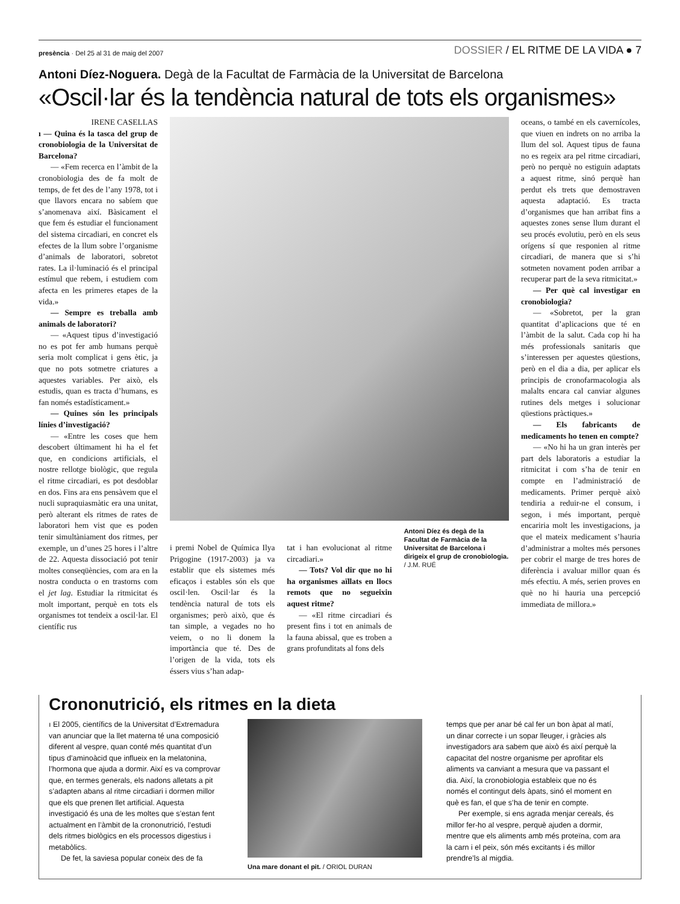presència · Del 25 al 31 de maig del 2007 DOSSIER / EL RITME DE LA VIDA ● 7
Antoni Díez-Noguera. Degà de la Facultat de Farmàcia de la Universitat de Barcelona
«Oscil·lar és la tendència natural de tots els organismes»
IRENE CASELLAS
ı — Quina és la tasca del grup de cronobiologia de la Universitat de Barcelona?
— «Fem recerca en l’àmbit de la cronobiologia des de fa molt de temps, de fet des de l’any 1978, tot i que llavors encara no sabíem que s’anomenava així. Bàsicament el que fem és estudiar el funcionament del sistema circadiari, en concret els efectes de la llum sobre l’organisme d’animals de laboratori, sobretot rates. La il·luminació és el principal estímul que rebem, i estudiem com afecta en les primeres etapes de la vida.»
— Sempre es treballa amb animals de laboratori?
— «Aquest tipus d’investigació no es pot fer amb humans perquè seria molt complicat i gens ètic, ja que no pots sotmetre criatures a aquestes variables. Per això, els estudis, quan es tracta d’humans, es fan només estadísticament.»
— Quines són les principals línies d’investigació?
— «Entre les coses que hem descobert últimament hi ha el fet que, en condicions artificials, el nostre rellotge biològic, que regula el ritme circadiari, es pot desdoblar en dos. Fins ara ens pensàvem que el nucli supraquiasmàtic era una unitat, però alterant els ritmes de rates de laboratori hem vist que es poden tenir simultàniament dos ritmes, per exemple, un d’unes 25 hores i l’altre de 22. Aquesta dissociació pot tenir moltes conseqüències, com ara en la nostra conducta o en trastorns com el jet lag. Estudiar la ritmicitat és molt important, perquè en tots els organismes tot tendeix a oscil·lar. El científic rus
i premi Nobel de Química Ilya Prigogine (1917-2003) ja va establir que els sistemes més eficaços i estables són els que oscil·len. Oscil·lar és la tendència natural de tots els organismes; però això, que és tan simple, a vegades no ho veiem, o no li donem la importància que té. Des de l’origen de la vida, tots els éssers vius s’han adap-
tat i han evolucionat al ritme circadiari.»
— Tots? Vol dir que no hi ha organismes aïllats en llocs remots que no segueixin aquest ritme?
— «El ritme circadiari és present fins i tot en animals de la fauna abissal, que es troben a grans profunditats al fons dels
Antoni Díez és degà de la Facultat de Farmàcia de la Universitat de Barcelona i dirigeix el grup de cronobiologia. / J.M. RUÉ
oceans, o també en els cavernícoles, que viuen en indrets on no arriba la llum del sol. Aquest tipus de fauna no es regeix ara pel ritme circadiari, però no perquè no estiguin adaptats a aquest ritme, sinó perquè han perdut els trets que demostraven aquesta adaptació. Es tracta d’organismes que han arribat fins a aquestes zones sense llum durant el seu procés evolutiu, però en els seus orígens sí que responien al ritme circadiari, de manera que si s’hi sotmeten novament poden arribar a recuperar part de la seva ritmicitat.»
— Per què cal investigar en cronobiologia?
— «Sobretot, per la gran quantitat d’aplicacions que té en l’àmbit de la salut. Cada cop hi ha més professionals sanitaris que s’interessen per aquestes qüestions, però en el dia a dia, per aplicar els principis de cronofarmacologia als malalts encara cal canviar algunes rutines dels metges i solucionar qüestions pràctiques.»
— Els fabricants de medicaments ho tenen en compte?
— «No hi ha un gran interès per part dels laboratoris a estudiar la ritmicitat i com s’ha de tenir en compte en l’administració de medicaments. Primer perquè això tendiria a reduir-ne el consum, i segon, i més important, perquè encariria molt les investigacions, ja que el mateix medicament s’hauria d’administrar a moltes més persones per cobrir el marge de tres hores de diferència i avaluar millor quan és més efectiu. A més, serien proves en què no hi hauria una percepció immediata de millora.»
Crononutrició, els ritmes en la dieta
ı El 2005, científics de la Universitat d’Extremadura van anunciar que la llet materna té una composició diferent al vespre, quan conté més quantitat d’un tipus d’aminoàcid que influeix en la melatonina, l’hormona que ajuda a dormir. Així es va comprovar que, en termes generals, els nadons alletats a pit s’adapten abans al ritme circadiari i dormen millor que els que prenen llet artificial. Aquesta investigació és una de les moltes que s’estan fent actualment en l’àmbit de la crononutrició, l’estudi dels ritmes biològics en els processos digestius i metabòlics.
De fet, la saviesa popular coneix des de fa
Una mare donant el pit. / ORIOL DURAN
temps que per anar bé cal fer un bon àpat al matí, un dinar correcte i un sopar lleuger, i gràcies als investigadors ara sabem que això és així perquè la capacitat del nostre organisme per aprofitar els aliments va canviant a mesura que va passant el dia. Així, la cronobiologia estableix que no és només el contingut dels àpats, sinó el moment en què es fan, el que s’ha de tenir en compte.
Per exemple, si ens agrada menjar cereals, és millor fer-ho al vespre, perquè ajuden a dormir, mentre que els aliments amb més proteïna, com ara la carn i el peix, són més excitants i és millor prendre’ls al migdia.